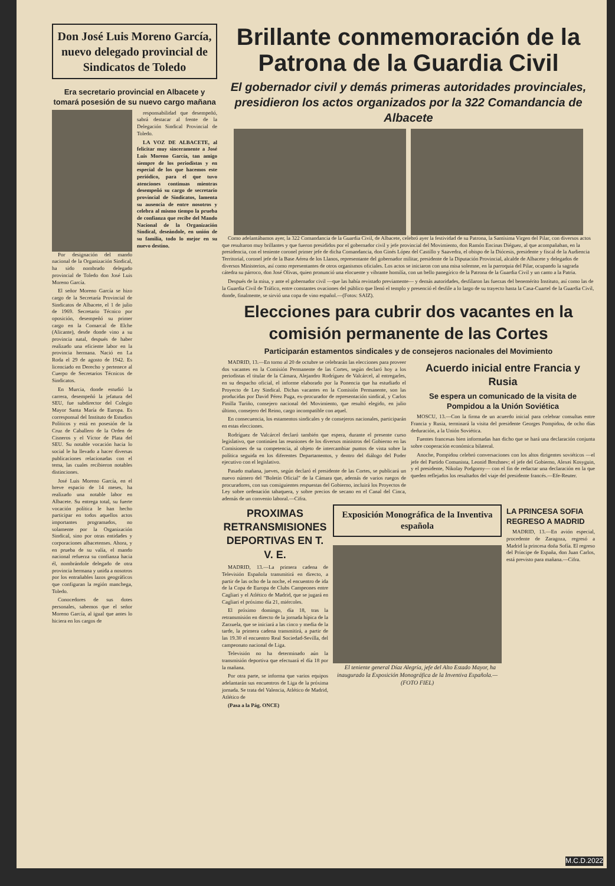Don José Luis Moreno García, nuevo delegado provincial de Sindicatos de Toledo
Era secretario provincial en Albacete y tomará posesión de su nuevo cargo mañana
Por designación del mando nacional de la Organización Sindical, ha sido nombrado delegado provincial de Toledo don José Luis Moreno García.
El señor Moreno García se hizo cargo de la Secretaría Provincial de Sindicatos de Albacete, el 1 de julio de 1969. Secretario Técnico por oposición, desempeñó su primer cargo en la Comarcal de Elche (Alicante), desde donde vino a su provincia natal, después de haber realizado una eficiente labor en la provincia hermana. Nació en La Roda el 29 de agosto de 1942. Es licenciado en Derecho y pertenece al Cuerpo de Secretarios Técnicos de Sindicatos.
En Murcia, donde estudió la carrera, desempeñó la jefatura del SEU, fue subdirector del Colegio Mayor Santa María de Europa. Es corresponsal del Instituto de Estudios Políticos y está en posesión de la Cruz de Caballero de la Orden de Cisneros y el Víctor de Plata del SEU. Su notable vocación hacia lo social le ha llevado a hacer diversas publicaciones relacionadas con el tema, las cuales recibieron notables distinciones.
José Luis Moreno García, en el breve espacio de 14 meses, ha realizado una notable labor en Albacete. Su entrega total, su fuerte vocación política le han hecho participar en todos aquellos actos importantes programados, no solamente por la Organización Sindical, sino por otras entidades y corporaciones albacetenses. Ahora, y en prueba de su valía, el mando nacional refuerza su confianza hacia él, nombrándole delegado de otra provincia hermana y unida a nosotros por los entrañables lazos geográficos que configuran la región manchega, Toledo.
Conocedores de sus dotes personales, sabemos que el señor Moreno García, al igual que antes lo hiciera en los cargos de
responsabilidad que desempeñó, sabrá destacar al frente de la Delegación Sindical Provincial de Toledo.
LA VOZ DE ALBACETE, al felicitar muy sinceramente a José Luis Moreno García, tan amigo siempre de los periodistas y en especial de los que hacemos este periódico, para el que tuvo atenciones continuas mientras desempeñó su cargo de secretario provincial de Sindicatos, lamenta su ausencia de entre nosotros y celebra al mismo tiempo la prueba de confianza que recibe del Mando Nacional de la Organización Sindical, deseándole, en unión de su familia, todo lo mejor en su nuevo destino.
Brillante conmemoración de la Patrona de la Guardia Civil
El gobernador civil y demás primeras autoridades provinciales, presidieron los actos organizados por la 322 Comandancia de Albacete
Como adelantábamos ayer, la 322 Comandancia de la Guardia Civil, de Albacete, celebró ayer la festividad de su Patrona, la Santísima Virgen del Pilar, con diversos actos que resultaron muy brillantes y que fueron presididos por el gobernador civil y jefe provincial del Movimiento, don Ramón Encinas Diéguez, al que acompañaban, en la presidencia, con el teniente coronel primer jefe de dicha Comandancia, don Ginés López del Castillo y Saavedra, el obispo de la Diócesis, presidente y fiscal de la Audiencia Territorial, coronel jefe de la Base Aérea de los Llanos, representante del gobernador militar, presidente de la Diputación Provincial, alcalde de Albacete y delegados de diversos Ministerios, así como representantes de otros organismos oficiales. Los actos se iniciaron con una misa solemne, en la parroquia del Pilar, ocupando la sagrada cátedra su párroco, don José Olivas, quien pronunció una elocuente y vibrante homilía, con un bello panegírico de la Patrona de la Guardia Civil y un canto a la Patria.
Después de la misa, y ante el gobernador civil —que las había revistado previamente— y demás autoridades, desfilaron las fuerzas del benemérito Instituto, así como las de la Guardia Civil de Tráfico, entre constantes ovaciones del público que llenó el templo y presenció el desfile a lo largo de su trayecto hasta la Casa-Cuartel de la Guardia Civil, donde, finalmente, se sirvió una copa de vino español.—(Fotos: SAIZ).
Elecciones para cubrir dos vacantes en la comisión permanente de las Cortes
Participarán estamentos sindicales y de consejeros nacionales del Movimiento
MADRID, 13.—En torno al 20 de octubre se celebrarán las elecciones para proveer dos vacantes en la Comisión Permanente de las Cortes, según declaró hoy a los periodistas el titular de la Cámara, Alejandro Rodríguez de Valcárcel, al entregarles, en su despacho oficial, el informe elaborado por la Ponencia que ha estudiado el Proyecto de Ley Sindical. Dichas vacantes en la Comisión Permanente, son las producidas por David Pérez Puga, ex-procurador de representación sindical, y Carlos Pinilla Turiño, consejero nacional del Movimiento, que resultó elegido, en julio último, consejero del Reino, cargo incompatible con aquel.
En consecuencia, los estamentos sindicales y de consejeros nacionales, participarán en estas elecciones.
Rodríguez de Valcárcel declaró también que espera, durante el presente curso legislativo, que continúen las reuniones de los diversos ministros del Gobierno en las Comisiones de su competencia, al objeto de intercambiar puntos de vista sobre la política seguida en los diferentes Departamentos, y dentro del diálogo del Poder ejecutivo con el legislativo.
Pasado mañana, jueves, según declaró el presidente de las Cortes, se publicará un nuevo número del "Boletín Oficial" de la Cámara que, además de varios ruegos de procuradores, con sus consiguientes respuestas del Gobierno, incluirá los Proyectos de Ley sobre ordenación tabaquera, y sobre precios de secano en el Canal del Cinca, además de un convenio laboral.—Cifra.
Acuerdo inicial entre Francia y Rusia
Se espera un comunicado de la visita de Pompidou a la Unión Soviética
MOSCU, 13.—Con la firma de un acuerdo inicial para celebrar consultas entre Francia y Rusia, terminará la visita del presidente Georges Pompidou, de ocho días deduración, a la Unión Soviética.
Fuentes francesas bien informadas han dicho que se hará una declaración conjunta sobre cooperación económica bilateral.
Anoche, Pompidou celebró conversaciones con los altos dirigentes soviéticos —el jefe del Partido Comunista, Leonid Brezhnev; el jefe del Gobierno, Alexei Kosyguin, y el presidente, Nikolay Podgorny— con el fin de redactar una declaración en la que queden reflejados los resultados del viaje del presidente francés.—Efe-Reuter.
PROXIMAS RETRANSMISIONES DEPORTIVAS EN T. V. E.
MADRID, 13.—La primera cadena de Televisión Española transmitirá en directo, a partir de las ocho de la noche, el encuentro de ida de la Copa de Europa de Clubs Campeones entre Cagliari y el Atlético de Madrid, que se jugará en Cagliari el próximo día 21, miércoles.
El próximo domingo, día 18, tras la retransmisión en directo de la jornada hípica de la Zarzuela, que se iniciará a las cinco y media de la tarde, la primera cadena transmitirá, a partir de las 19.30 el encuentro Real Sociedad-Sevilla, del campeonato nacional de Liga.
Televisión no ha determinado aún la transmisión deportiva que efectuará el día 18 por la mañana.
Por otra parte, se informa que varios equipos adelantarán sus encuentros de Liga de la próxima jornada. Se trata del Valencia, Atlético de Madrid, Atlético de
(Pasa a la Pág. ONCE)
Exposición Monográfica de la Inventiva española
El teniente general Díaz Alegría, jefe del Alto Estado Mayor, ha inaugurado la Exposición Monográfica de la Inventiva Española.—(FOTO FIEL)
LA PRINCESA SOFIA REGRESO A MADRID
MADRID, 13.—En avión especial, procedente de Zaragoza, regresó a Madrid la princesa doña Sofía. El regreso del Príncipe de España, don Juan Carlos, está previsto para mañana.—Cifra.
M.C.D.2022